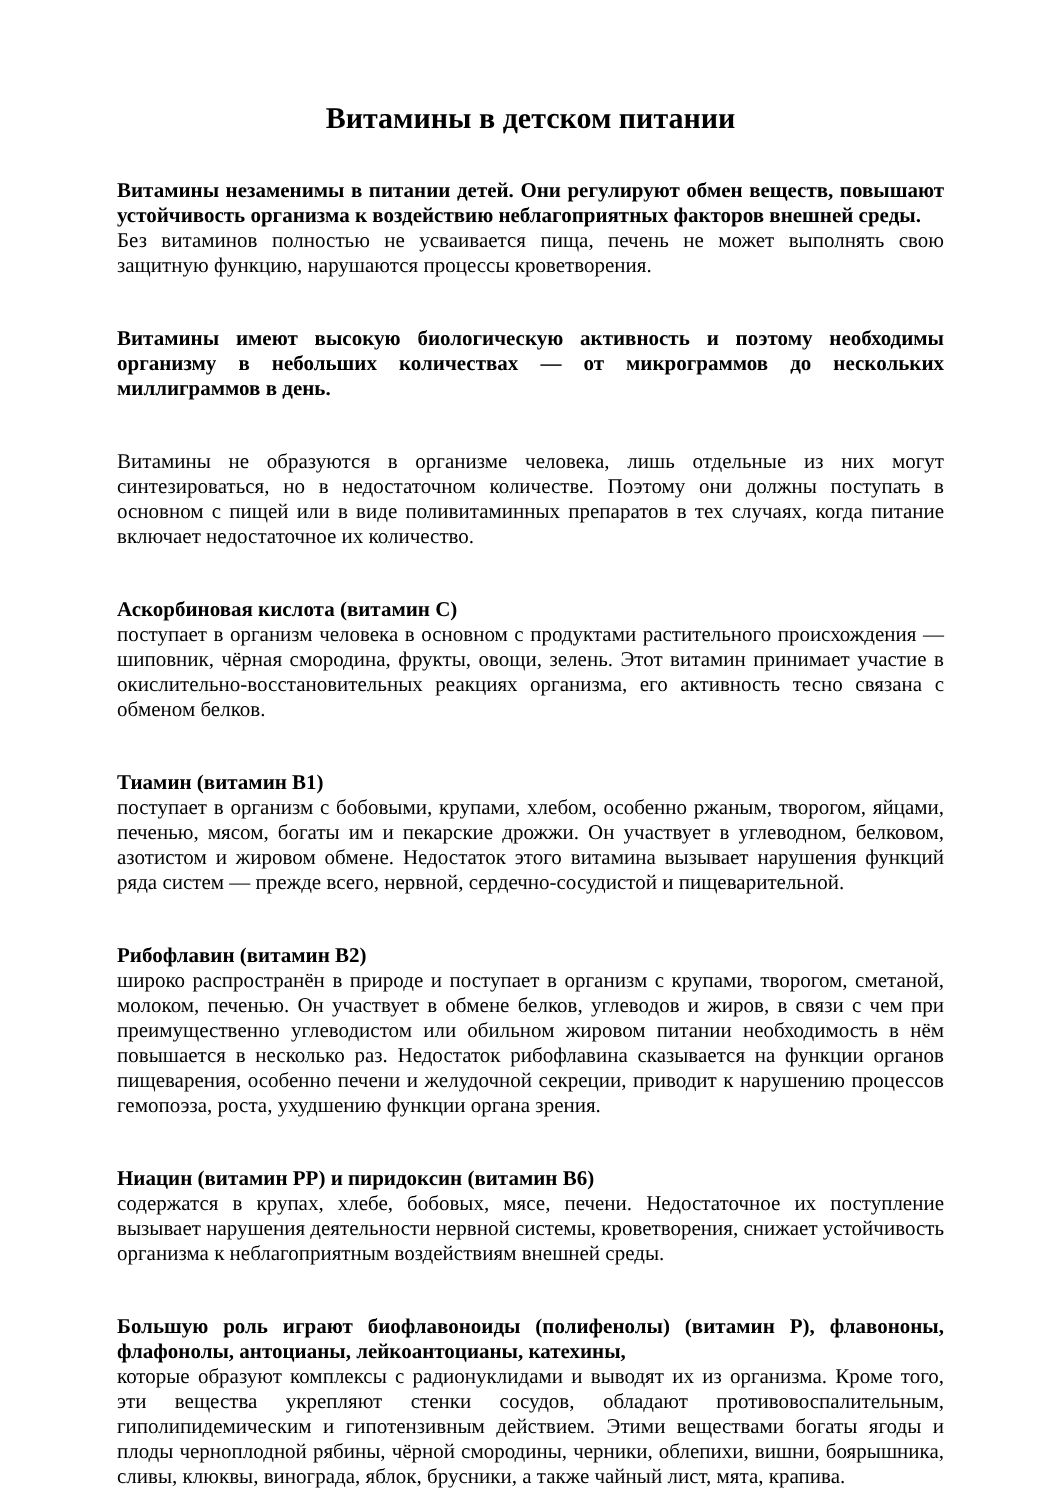Витамины в детском питании
Витамины незаменимы в питании детей. Они регулируют обмен веществ, повышают устойчивость организма к воздействию неблагоприятных факторов внешней среды.
Без витаминов полностью не усваивается пища, печень не может выполнять свою защитную функцию, нарушаются процессы кроветворения.
Витамины имеют высокую биологическую активность и поэтому необходимы организму в небольших количествах — от микрограммов до нескольких миллиграммов в день.
Витамины не образуются в организме человека, лишь отдельные из них могут синтезироваться, но в недостаточном количестве. Поэтому они должны поступать в основном с пищей или в виде поливитаминных препаратов в тех случаях, когда питание включает недостаточное их количество.
Аскорбиновая кислота (витамин С)
поступает в организм человека в основном с продуктами растительного происхождения — шиповник, чёрная смородина, фрукты, овощи, зелень. Этот витамин принимает участие в окислительно-восстановительных реакциях организма, его активность тесно связана с обменом белков.
Тиамин (витамин В1)
поступает в организм с бобовыми, крупами, хлебом, особенно ржаным, творогом, яйцами, печенью, мясом, богаты им и пекарские дрожжи. Он участвует в углеводном, белковом, азотистом и жировом обмене. Недостаток этого витамина вызывает нарушения функций ряда систем — прежде всего, нервной, сердечно-сосудистой и пищеварительной.
Рибофлавин (витамин В2)
широко распространён в природе и поступает в организм с крупами, творогом, сметаной, молоком, печенью. Он участвует в обмене белков, углеводов и жиров, в связи с чем при преимущественно углеводистом или обильном жировом питании необходимость в нём повышается в несколько раз. Недостаток рибофлавина сказывается на функции органов пищеварения, особенно печени и желудочной секреции, приводит к нарушению процессов гемопоэза, роста, ухудшению функции органа зрения.
Ниацин (витамин РР) и пиридоксин (витамин В6)
содержатся в крупах, хлебе, бобовых, мясе, печени. Недостаточное их поступление вызывает нарушения деятельности нервной системы, кроветворения, снижает устойчивость организма к неблагоприятным воздействиям внешней среды.
Большую роль играют биофлавоноиды (полифенолы) (витамин Р), флавононы, флафонолы, антоцианы, лейкоантоцианы, катехины,
которые образуют комплексы с радионуклидами и выводят их из организма. Кроме того, эти вещества укрепляют стенки сосудов, обладают противовоспалительным, гиполипидемическим и гипотензивным действием. Этими веществами богаты ягоды и плоды черноплодной рябины, чёрной смородины, черники, облепихи, вишни, боярышника, сливы, клюквы, винограда, яблок, брусники, а также чайный лист, мята, крапива.